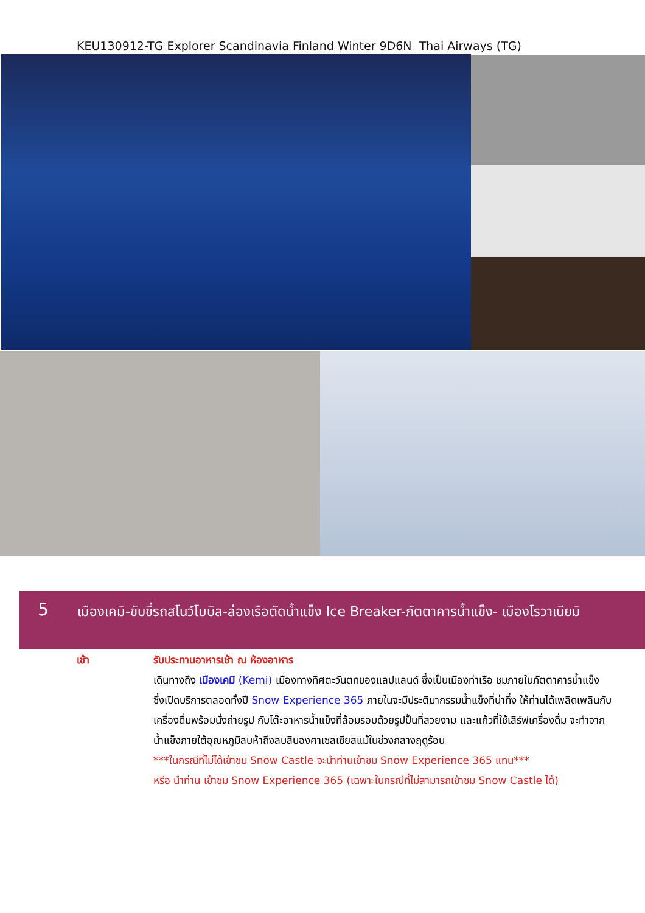KEU130912-TG Explorer Scandinavia Finland Winter 9D6N Thai Airways (TG)
5
เมืองเคมิ-ขับขี่รถสโนว์โมบิล-ล่องเรือตัดน้ำแข็ง Ice Breaker-ภัตตาคารน้ำแข็ง- เมืองโรวาเนียมิ
เช้า รับประทานอาหารเช้า ณ ห้องอาหาร
เดินทางถึง เมืองเคมิ (Kemi) เมืองทางทิศตะวันตกของแลปแลนด์ ซึ่งเป็นเมืองท่าเรือ ชมภายในภัตตาคารน้ำแข็ง ซึ่งเปิดบริการตลอดทั้งปี Snow Experience 365 ภายในจะมีประติมากรรมน้ำแข็งที่น่าทึ่ง ให้ท่านได้เพลิดเพลินกับเครื่องดื่มพร้อมนั่งถ่ายรูป กับโต๊ะอาหารน้ำแข็งที่ล้อมรอบด้วยรูปปั้นที่สวยงาม และแก้วที่ใช้เสิร์ฟเครื่องดื่ม จะทำจากน้ำแข็งภายใต้อุณหภูมิลบห้าถึงลบสิบองศาเซลเซียสแม้ในช่วงกลางฤดูร้อน
***ในกรณีที่ไม่ได้เข้าชม Snow Castle จะนำท่านเข้าชม Snow Experience 365 แทน***
หรือ นำท่าน เข้าชม Snow Experience 365 (เฉพาะในกรณีที่ไม่สามารถเข้าชม Snow Castle ได้)